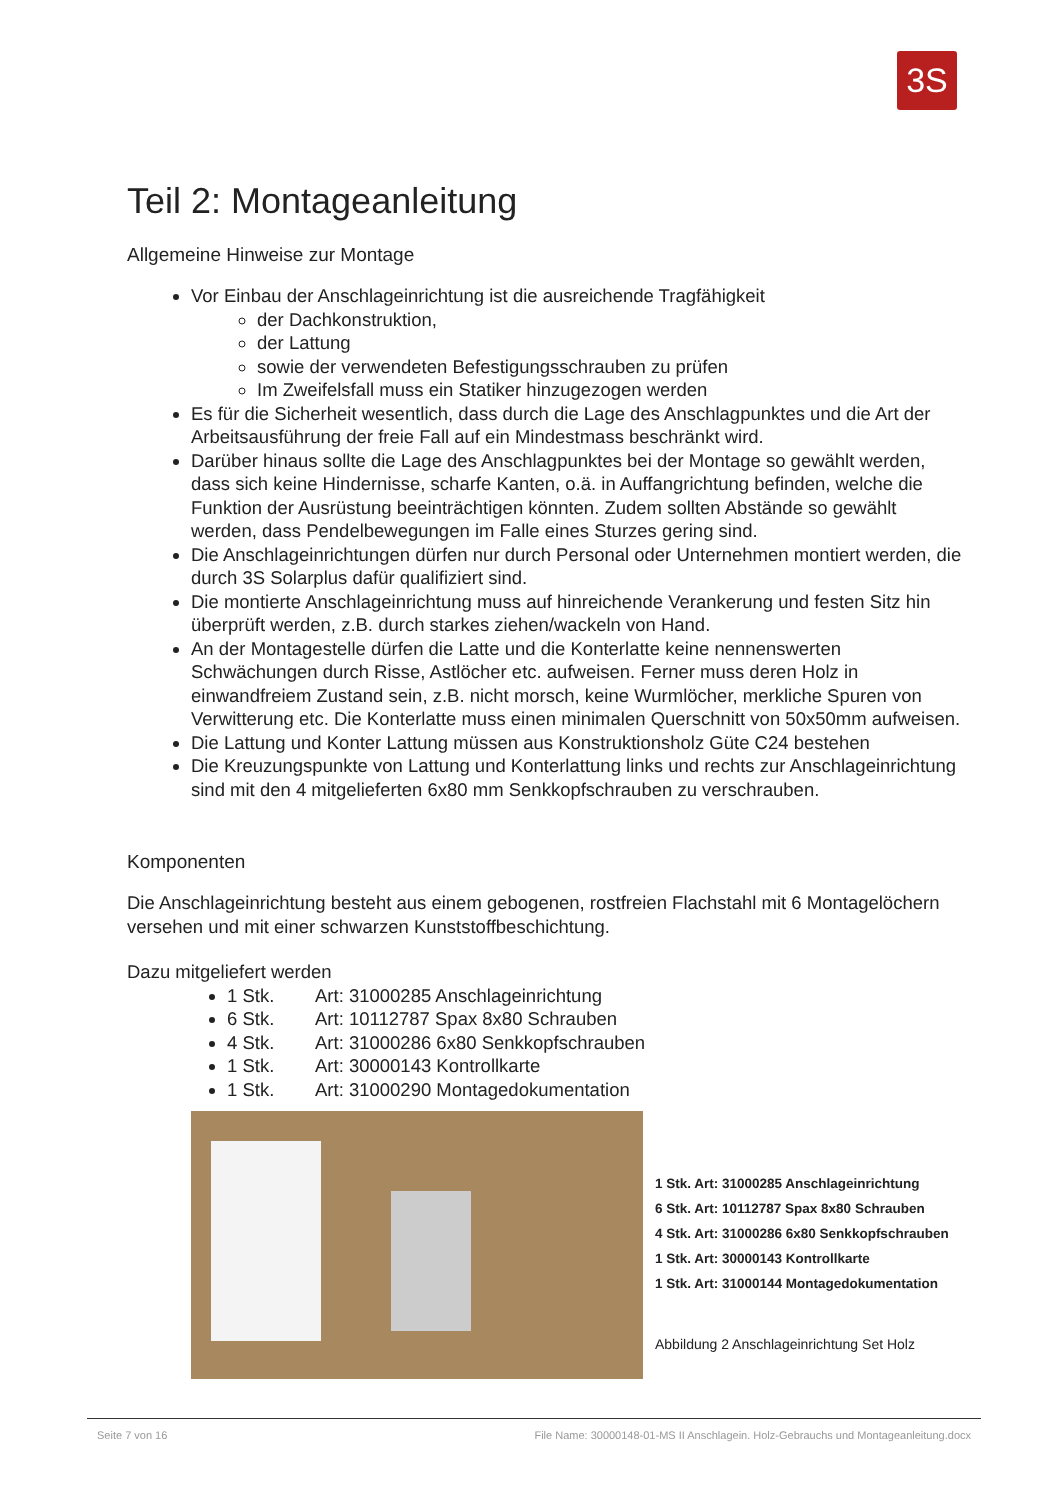3S
Teil 2: Montageanleitung
Allgemeine Hinweise zur Montage
Vor Einbau der Anschlageinrichtung ist die ausreichende Tragfähigkeit
der Dachkonstruktion,
der Lattung
sowie der verwendeten Befestigungsschrauben zu prüfen
Im Zweifelsfall muss ein Statiker hinzugezogen werden
Es für die Sicherheit wesentlich, dass durch die Lage des Anschlagpunktes und die Art der Arbeitsausführung der freie Fall auf ein Mindestmass beschränkt wird.
Darüber hinaus sollte die Lage des Anschlagpunktes bei der Montage so gewählt werden, dass sich keine Hindernisse, scharfe Kanten, o.ä. in Auffangrichtung befinden, welche die Funktion der Ausrüstung beeinträchtigen könnten. Zudem sollten Abstände so gewählt werden, dass Pendelbewegungen im Falle eines Sturzes gering sind.
Die Anschlageinrichtungen dürfen nur durch Personal oder Unternehmen montiert werden, die durch 3S Solarplus dafür qualifiziert sind.
Die montierte Anschlageinrichtung muss auf hinreichende Verankerung und festen Sitz hin überprüft werden, z.B. durch starkes ziehen/wackeln von Hand.
An der Montagestelle dürfen die Latte und die Konterlatte keine nennenswerten Schwächungen durch Risse, Astlöcher etc. aufweisen. Ferner muss deren Holz in einwandfreiem Zustand sein, z.B. nicht morsch, keine Wurmlöcher, merkliche Spuren von Verwitterung etc. Die Konterlatte muss einen minimalen Querschnitt von 50x50mm aufweisen.
Die Lattung und Konter Lattung müssen aus Konstruktionsholz Güte C24 bestehen
Die Kreuzungspunkte von Lattung und Konterlattung links und rechts zur Anschlageinrichtung sind mit den 4 mitgelieferten 6x80 mm Senkkopfschrauben zu verschrauben.
Komponenten
Die Anschlageinrichtung besteht aus einem gebogenen, rostfreien Flachstahl mit 6 Montagelöchern versehen und mit einer schwarzen Kunststoffbeschichtung.
Dazu mitgeliefert werden
1 Stk. Art: 31000285 Anschlageinrichtung
6 Stk. Art: 10112787 Spax 8x80 Schrauben
4 Stk. Art: 31000286 6x80 Senkkopfschrauben
1 Stk. Art: 30000143 Kontrollkarte
1 Stk. Art: 31000290 Montagedokumentation
1 Stk. Art: 31000285 Anschlageinrichtung
6 Stk. Art: 10112787 Spax 8x80 Schrauben
4 Stk. Art: 31000286 6x80 Senkkopfschrauben
1 Stk. Art: 30000143 Kontrollkarte
1 Stk. Art: 31000144 Montagedokumentation
Abbildung 2 Anschlageinrichtung Set Holz
Seite 7 von 16 File Name: 30000148-01-MS II Anschlagein. Holz-Gebrauchs und Montageanleitung.docx